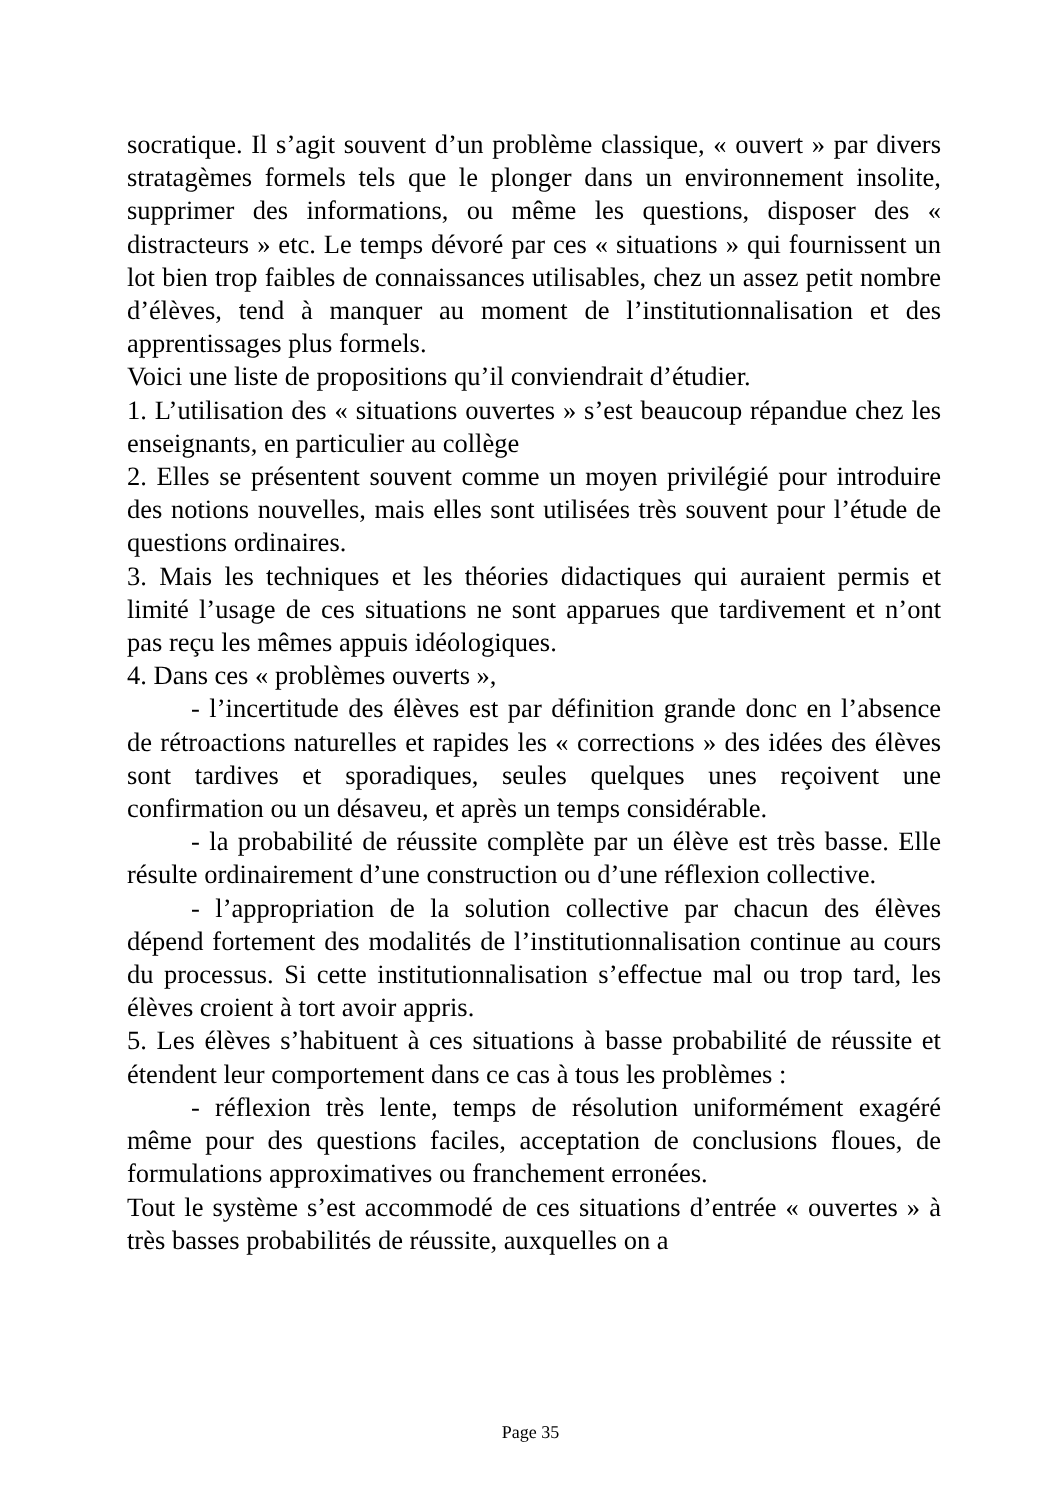socratique. Il s’agit souvent d’un problème classique, « ouvert » par divers stratagèmes formels tels que le plonger dans un environnement insolite, supprimer des informations, ou même les questions, disposer des « distracteurs » etc. Le temps dévoré par ces « situations » qui fournissent un lot bien trop faibles de connaissances utilisables, chez un assez petit nombre d’élèves, tend à manquer au moment de l’institutionnalisation et des apprentissages plus formels.
Voici une liste de propositions qu’il conviendrait d’étudier.
1. L’utilisation des « situations ouvertes » s’est beaucoup répandue chez les enseignants, en particulier au collège
2. Elles se présentent souvent comme un moyen privilégié pour introduire des notions nouvelles, mais elles sont utilisées très souvent pour l’étude de questions ordinaires.
3. Mais les techniques et les théories didactiques qui auraient permis et limité l’usage de ces situations ne sont apparues que tardivement et n’ont pas reçu les mêmes appuis idéologiques.
4. Dans ces « problèmes ouverts »,
- l’incertitude des élèves est par définition grande donc en l’absence de rétroactions naturelles et rapides les « corrections » des idées des élèves sont tardives et sporadiques, seules quelques unes reçoivent une confirmation ou un désaveu, et après un temps considérable.
- la probabilité de réussite complète par un élève est très basse. Elle résulte ordinairement d’une construction ou d’une réflexion collective.
- l’appropriation de la solution collective par chacun des élèves dépend fortement des modalités de l’institutionnalisation continue au cours du processus. Si cette institutionnalisation s’effectue mal ou trop tard, les élèves croient à tort avoir appris.
5. Les élèves s’habituent à ces situations à basse probabilité de réussite et étendent leur comportement dans ce cas à tous les problèmes :
- réflexion très lente, temps de résolution uniformément exagéré même pour des questions faciles, acceptation de conclusions floues, de formulations approximatives ou franchement erronées.
Tout le système s’est accommodé de ces situations d’entrée « ouvertes » à très basses probabilités de réussite, auxquelles on a
Page 35